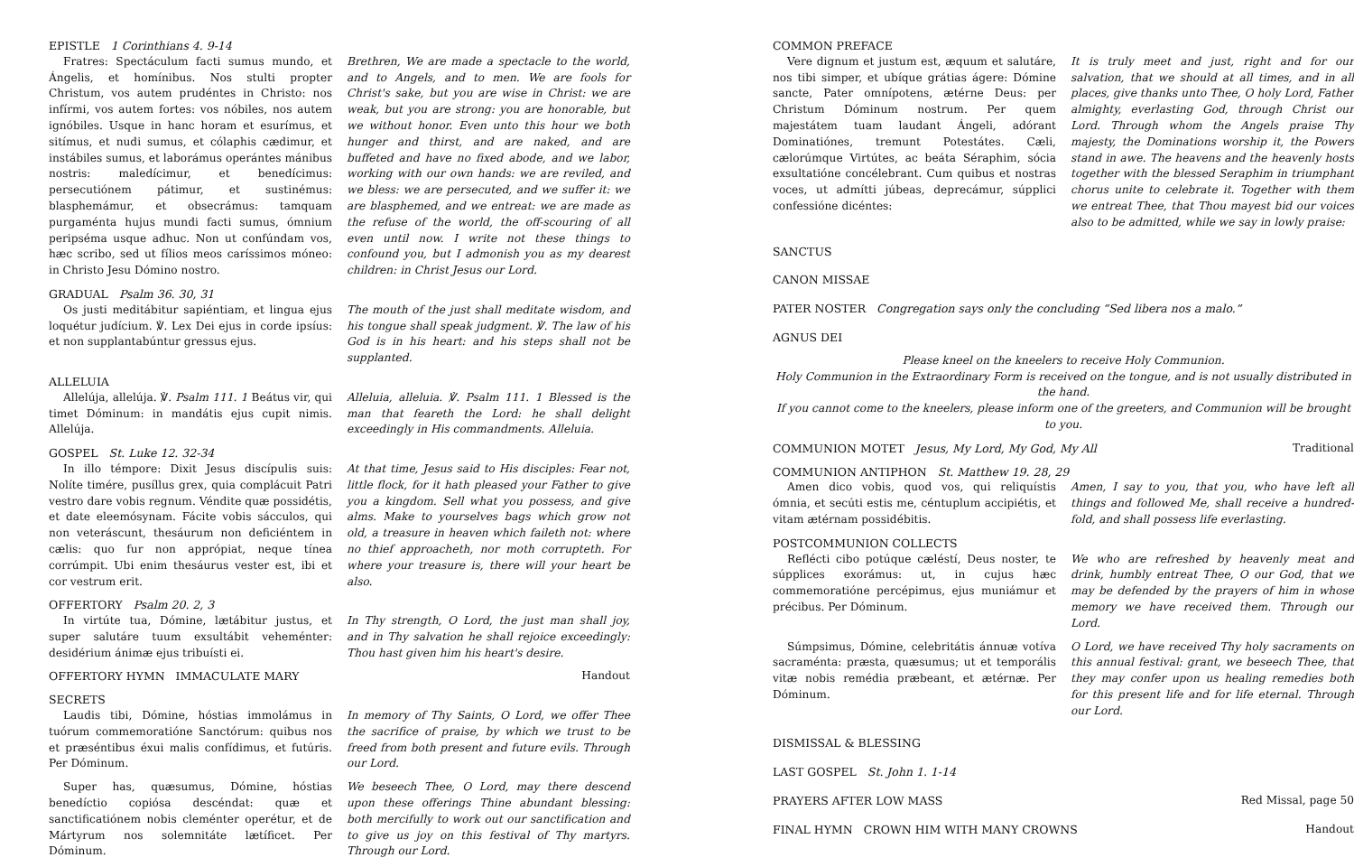EPISTLE 1 Corinthians 4. 9-14
Fratres: Spectáculum facti sumus mundo, et Ángelis, et homínibus. Nos stulti propter Christum, vos autem prudéntes in Christo: nos infírmi, vos autem fortes: vos nóbiles, nos autem ignóbiles. Usque in hanc horam et esurímus, et sitímus, et nudi sumus, et cólaphis cædimur, et instábiles sumus, et laborámus operántes mánibus nostris: maledícimur, et benedícimus: persecutiónem pátimur, et sustinémus: blasphemámur, et obsecrámus: tamquam purgaménta hujus mundi facti sumus, ómnium peripséma usque adhuc. Non ut confúndam vos, hæc scribo, sed ut fílios meos caríssimos móneo: in Christo Jesu Dómino nostro.
Brethren, We are made a spectacle to the world, and to Angels, and to men. We are fools for Christ's sake, but you are wise in Christ: we are weak, but you are strong: you are honorable, but we without honor. Even unto this hour we both hunger and thirst, and are naked, and are buffeted and have no fixed abode, and we labor, working with our own hands: we are reviled, and we bless: we are persecuted, and we suffer it: we are blasphemed, and we entreat: we are made as the refuse of the world, the off-scouring of all even until now. I write not these things to confound you, but I admonish you as my dearest children: in Christ Jesus our Lord.
GRADUAL Psalm 36. 30, 31
Os justi meditábitur sapiéntiam, et lingua ejus loquétur judícium. ℣. Lex Dei ejus in corde ipsíus: et non supplantabúntur gressus ejus.
The mouth of the just shall meditate wisdom, and his tongue shall speak judgment. ℣. The law of his God is in his heart: and his steps shall not be supplanted.
ALLELUIA
Allelúja, allelúja. ℣. Psalm 111. 1 Beátus vir, qui timet Dóminum: in mandátis ejus cupit nimis. Allelúja.
Alleluia, alleluia. ℣. Psalm 111. 1 Blessed is the man that feareth the Lord: he shall delight exceedingly in His commandments. Alleluia.
GOSPEL St. Luke 12. 32-34
In illo témpore: Dixit Jesus discípulis suis: Nolíte timére, pusíllus grex, quia complácuit Patri vestro dare vobis regnum. Véndite quæ possidétis, et date eleemósynam. Fácite vobis sácculos, qui non veteráscunt, thesáurum non deficiéntem in cælis: quo fur non apprópiat, neque tínea corrúmpit. Ubi enim thesáurus vester est, ibi et cor vestrum erit.
At that time, Jesus said to His disciples: Fear not, little flock, for it hath pleased your Father to give you a kingdom. Sell what you possess, and give alms. Make to yourselves bags which grow not old, a treasure in heaven which faileth not: where no thief approacheth, nor moth corrupteth. For where your treasure is, there will your heart be also.
OFFERTORY Psalm 20. 2, 3
In virtúte tua, Dómine, lætábitur justus, et super salutáre tuum exsultábit veheménter: desidérium ánimæ ejus tribuísti ei.
In Thy strength, O Lord, the just man shall joy, and in Thy salvation he shall rejoice exceedingly: Thou hast given him his heart's desire.
OFFERTORY HYMN IMMACULATE MARY Handout
SECRETS
Laudis tibi, Dómine, hóstias immolámus in tuórum commemoratióne Sanctórum: quibus nos et præséntibus éxui malis confídimus, et futúris. Per Dóminum.
In memory of Thy Saints, O Lord, we offer Thee the sacrifice of praise, by which we trust to be freed from both present and future evils. Through our Lord.
Super has, quæsumus, Dómine, hóstias benedíctio copiósa descéndat: quæ et sanctificatiónem nobis cleménter operétur, et de Mártyrum nos solemnitáte lætíficet. Per Dóminum.
We beseech Thee, O Lord, may there descend upon these offerings Thine abundant blessing: both mercifully to work out our sanctification and to give us joy on this festival of Thy martyrs. Through our Lord.
COMMON PREFACE
Vere dignum et justum est, æquum et salutáre, nos tibi simper, et ubíque grátias ágere: Dómine sancte, Pater omnípotens, ætérne Deus: per Christum Dóminum nostrum. Per quem majestátem tuam laudant Ángeli, adórant Dominatiónes, tremunt Potestátes. Cæli, cælorúmque Virtútes, ac beáta Séraphim, sócia exsultatióne concélebrant. Cum quibus et nostras voces, ut admítti júbeas, deprecámur, súpplici confessióne dicéntes:
It is truly meet and just, right and for our salvation, that we should at all times, and in all places, give thanks unto Thee, O holy Lord, Father almighty, everlasting God, through Christ our Lord. Through whom the Angels praise Thy majesty, the Dominations worship it, the Powers stand in awe. The heavens and the heavenly hosts together with the blessed Seraphim in triumphant chorus unite to celebrate it. Together with them we entreat Thee, that Thou mayest bid our voices also to be admitted, while we say in lowly praise:
SANCTUS
CANON MISSAE
PATER NOSTER Congregation says only the concluding “Sed libera nos a malo.”
AGNUS DEI
Please kneel on the kneelers to receive Holy Communion.
Holy Communion in the Extraordinary Form is received on the tongue, and is not usually distributed in the hand.
If you cannot come to the kneelers, please inform one of the greeters, and Communion will be brought to you.
COMMUNION MOTET Jesus, My Lord, My God, My All Traditional
COMMUNION ANTIPHON St. Matthew 19. 28, 29
Amen dico vobis, quod vos, qui reliquístis ómnia, et secúti estis me, céntuplum accipiétis, et vitam ætérnam possidébitis.
Amen, I say to you, that you, who have left all things and followed Me, shall receive a hundred-fold, and shall possess life everlasting.
POSTCOMMUNION COLLECTS
Reflécti cibo potúque cæléstí, Deus noster, te súpplices exorámus: ut, in cujus hæc commemoratióne percépimus, ejus muniámur et précibus. Per Dóminum.
We who are refreshed by heavenly meat and drink, humbly entreat Thee, O our God, that we may be defended by the prayers of him in whose memory we have received them. Through our Lord.
Súmpsimus, Dómine, celebritátis ánnuæ votíva sacraménta: præsta, quæsumus; ut et temporális vitæ nobis remédia præbeant, et ætérnæ. Per Dóminum.
O Lord, we have received Thy holy sacraments on this annual festival: grant, we beseech Thee, that they may confer upon us healing remedies both for this present life and for life eternal. Through our Lord.
DISMISSAL & BLESSING
LAST GOSPEL St. John 1. 1-14
PRAYERS AFTER LOW MASS Red Missal, page 50
FINAL HYMN CROWN HIM WITH MANY CROWNS Handout